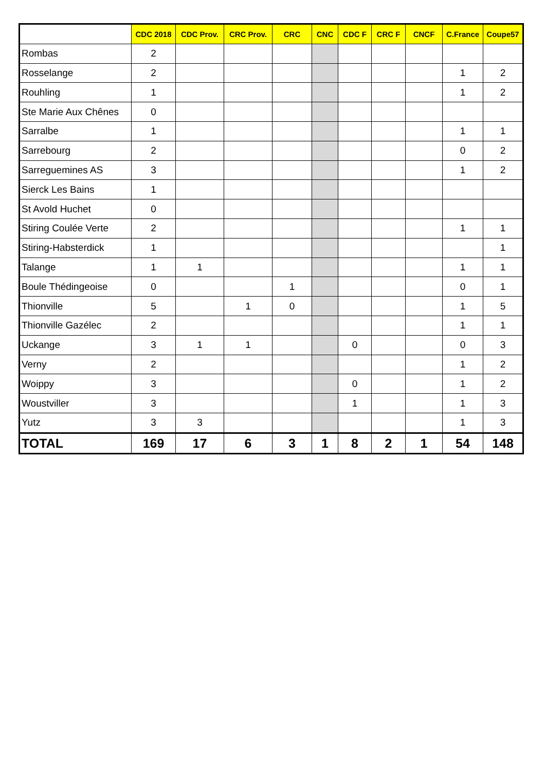| | CDC 2018 | CDC Prov. | CRC Prov. | CRC | CNC | CDC F | CRC F | CNCF | C.France | Coupe57 |
| --- | --- | --- | --- | --- | --- | --- | --- | --- | --- | --- |
| Rombas | 2 | | | | | | | | | |
| Rosselange | 2 | | | | | | | | 1 | 2 |
| Rouhling | 1 | | | | | | | | 1 | 2 |
| Ste Marie Aux Chênes | 0 | | | | | | | | | |
| Sarralbe | 1 | | | | | | | | 1 | 1 |
| Sarrebourg | 2 | | | | | | | | 0 | 2 |
| Sarreguemines AS | 3 | | | | | | | | 1 | 2 |
| Sierck Les Bains | 1 | | | | | | | | | |
| St Avold Huchet | 0 | | | | | | | | | |
| Stiring Coulée Verte | 2 | | | | | | | | 1 | 1 |
| Stiring-Habsterdick | 1 | | | | | | | | | 1 |
| Talange | 1 | 1 | | | | | | | 1 | 1 |
| Boule Thédingeoise | 0 | | | 1 | | | | | 0 | 1 |
| Thionville | 5 | | 1 | 0 | | | | | 1 | 5 |
| Thionville Gazélec | 2 | | | | | | | | 1 | 1 |
| Uckange | 3 | 1 | 1 | | | 0 | | | 0 | 3 |
| Verny | 2 | | | | | | | | 1 | 2 |
| Woippy | 3 | | | | | 0 | | | 1 | 2 |
| Woustviller | 3 | | | | | 1 | | | 1 | 3 |
| Yutz | 3 | 3 | | | | | | | 1 | 3 |
| TOTAL | 169 | 17 | 6 | 3 | 1 | 8 | 2 | 1 | 54 | 148 |